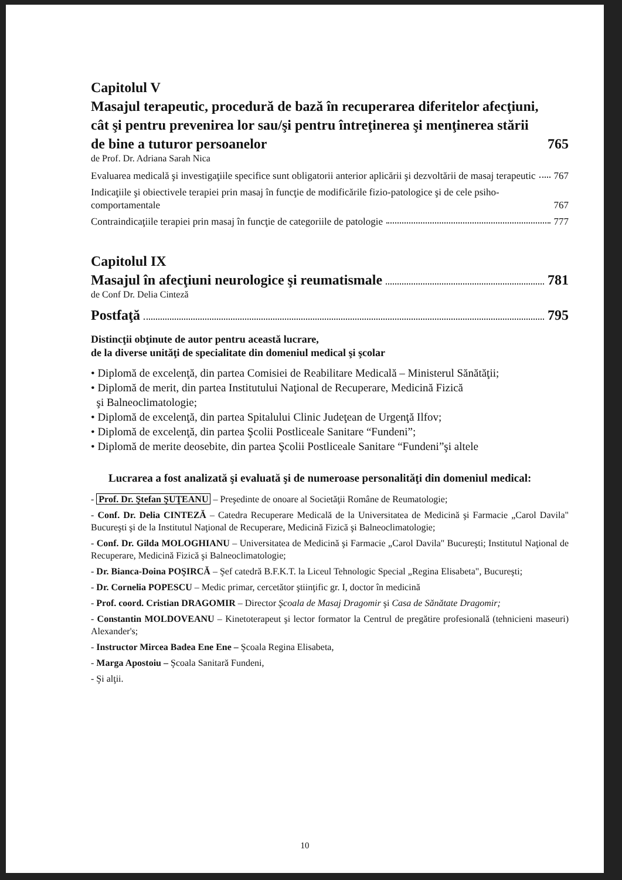Capitolul V
Masajul terapeutic, procedură de bază în recuperarea diferitelor afecţiuni, cât şi pentru prevenirea lor sau/şi pentru întreţinerea şi menţinerea stării de bine a tuturor persoanelor 765
de Prof. Dr. Adriana Sarah Nica
Evaluarea medicală şi investigaţiile specifice sunt obligatorii anterior aplicării şi dezvoltării de masaj terapeutic 767
Indicaţiile şi obiectivele terapiei prin masaj în funcţie de modificările fizio-patologice şi de cele psiho-comportamentale 767
Contraindicaţiile terapiei prin masaj în funcţie de categoriile de patologie 777
Capitolul IX
Masajul în afecţiuni neurologice şi reumatismale 781
de Conf Dr. Delia Cinteză
Postfaţă 795
Distincţii obţinute de autor pentru această lucrare,
de la diverse unităţi de specialitate din domeniul medical şi şcolar
• Diplomă de excelenţă, din partea Comisiei de Reabilitare Medicală – Ministerul Sănătăţii;
• Diplomă de merit, din partea Institutului Naţional de Recuperare, Medicină Fizică
şi Balneoclimatologie;
• Diplomă de excelenţă, din partea Spitalului Clinic Judeţean de Urgenţă Ilfov;
• Diplomă de excelenţă, din partea Şcolii Postliceale Sanitare “Fundeni”;
• Diplomă de merite deosebite, din partea Şcolii Postliceale Sanitare “Fundeni”şi altele
Lucrarea a fost analizată şi evaluată şi de numeroase personalităţi din domeniul medical:
- Prof. Dr. Ştefan ŞUŢEANU – Preşedinte de onoare al Societăţii Române de Reumatologie;
- Conf. Dr. Delia CINTEZĂ – Catedra Recuperare Medicală de la Universitatea de Medicină şi Farmacie „Carol Davila" Bucureşti şi de la Institutul Naţional de Recuperare, Medicină Fizică şi Balneoclimatologie;
- Conf. Dr. Gilda MOLOGHIANU – Universitatea de Medicină şi Farmacie „Carol Davila" Bucureşti; Institutul Naţional de Recuperare, Medicină Fizică şi Balneoclimatologie;
- Dr. Bianca-Doina POŞIRCĂ – Şef catedră B.F.K.T. la Liceul Tehnologic Special „Regina Elisabeta", Bucureşti;
- Dr. Cornelia POPESCU – Medic primar, cercetător ştiinţific gr. I, doctor în medicină
- Prof. coord. Cristian DRAGOMIR – Director Şcoala de Masaj Dragomir şi Casa de Sănătate Dragomir;
- Constantin MOLDOVEANU – Kinetoterapeut şi lector formator la Centrul de pregătire profesională (tehnicieni maseuri) Alexander's;
- Instructor Mircea Badea Ene Ene – Şcoala Regina Elisabeta,
- Marga Apostoiu – Şcoala Sanitară Fundeni,
- Şi alţii.
10